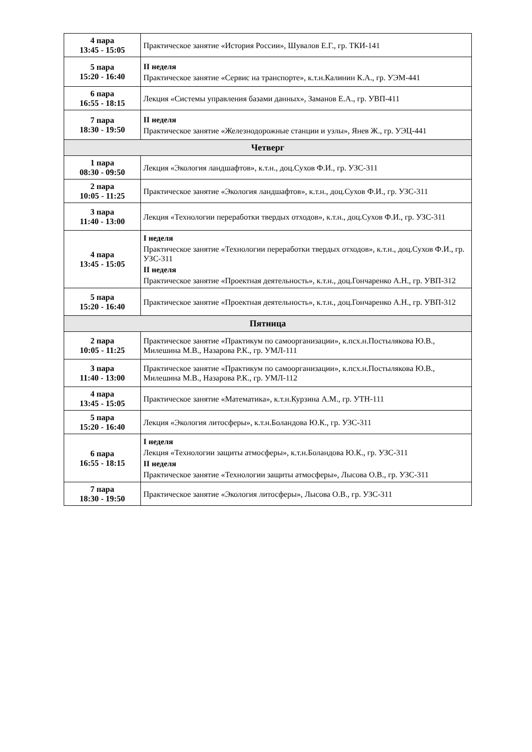| 4 пара 13:45 - 15:05 | Практическое занятие «История России», Шувалов Е.Г., гр. ТКИ-141 |
| 5 пара 15:20 - 16:40 | II неделя Практическое занятие «Сервис на транспорте», к.т.н.Калинин К.А., гр. УЭМ-441 |
| 6 пара 16:55 - 18:15 | Лекция «Системы управления базами данных», Заманов Е.А., гр. УВП-411 |
| 7 пара 18:30 - 19:50 | II неделя Практическое занятие «Железнодорожные станции и узлы», Янев Ж., гр. УЭЦ-441 |
| Четверг | |
| 1 пара 08:30 - 09:50 | Лекция «Экология ландшафтов», к.т.н., доц.Сухов Ф.И., гр. УЗС-311 |
| 2 пара 10:05 - 11:25 | Практическое занятие «Экология ландшафтов», к.т.н., доц.Сухов Ф.И., гр. УЗС-311 |
| 3 пара 11:40 - 13:00 | Лекция «Технологии переработки твердых отходов», к.т.н., доц.Сухов Ф.И., гр. УЗС-311 |
| 4 пара 13:45 - 15:05 | I неделя Практическое занятие «Технологии переработки твердых отходов», к.т.н., доц.Сухов Ф.И., гр. УЗС-311 II неделя Практическое занятие «Проектная деятельность», к.т.н., доц.Гончаренко А.Н., гр. УВП-312 |
| 5 пара 15:20 - 16:40 | Практическое занятие «Проектная деятельность», к.т.н., доц.Гончаренко А.Н., гр. УВП-312 |
| Пятница | |
| 2 пара 10:05 - 11:25 | Практическое занятие «Практикум по самоорганизации», к.псх.н.Постылякова Ю.В., Милешина М.В., Назарова Р.К., гр. УМЛ-111 |
| 3 пара 11:40 - 13:00 | Практическое занятие «Практикум по самоорганизации», к.псх.н.Постылякова Ю.В., Милешина М.В., Назарова Р.К., гр. УМЛ-112 |
| 4 пара 13:45 - 15:05 | Практическое занятие «Математика», к.т.н.Курзина А.М., гр. УТН-111 |
| 5 пара 15:20 - 16:40 | Лекция «Экология литосферы», к.т.н.Боландова Ю.К., гр. УЗС-311 |
| 6 пара 16:55 - 18:15 | I неделя Лекция «Технологии защиты атмосферы», к.т.н.Боландова Ю.К., гр. УЗС-311 II неделя Практическое занятие «Технологии защиты атмосферы», Лысова О.В., гр. УЗС-311 |
| 7 пара 18:30 - 19:50 | Практическое занятие «Экология литосферы», Лысова О.В., гр. УЗС-311 |